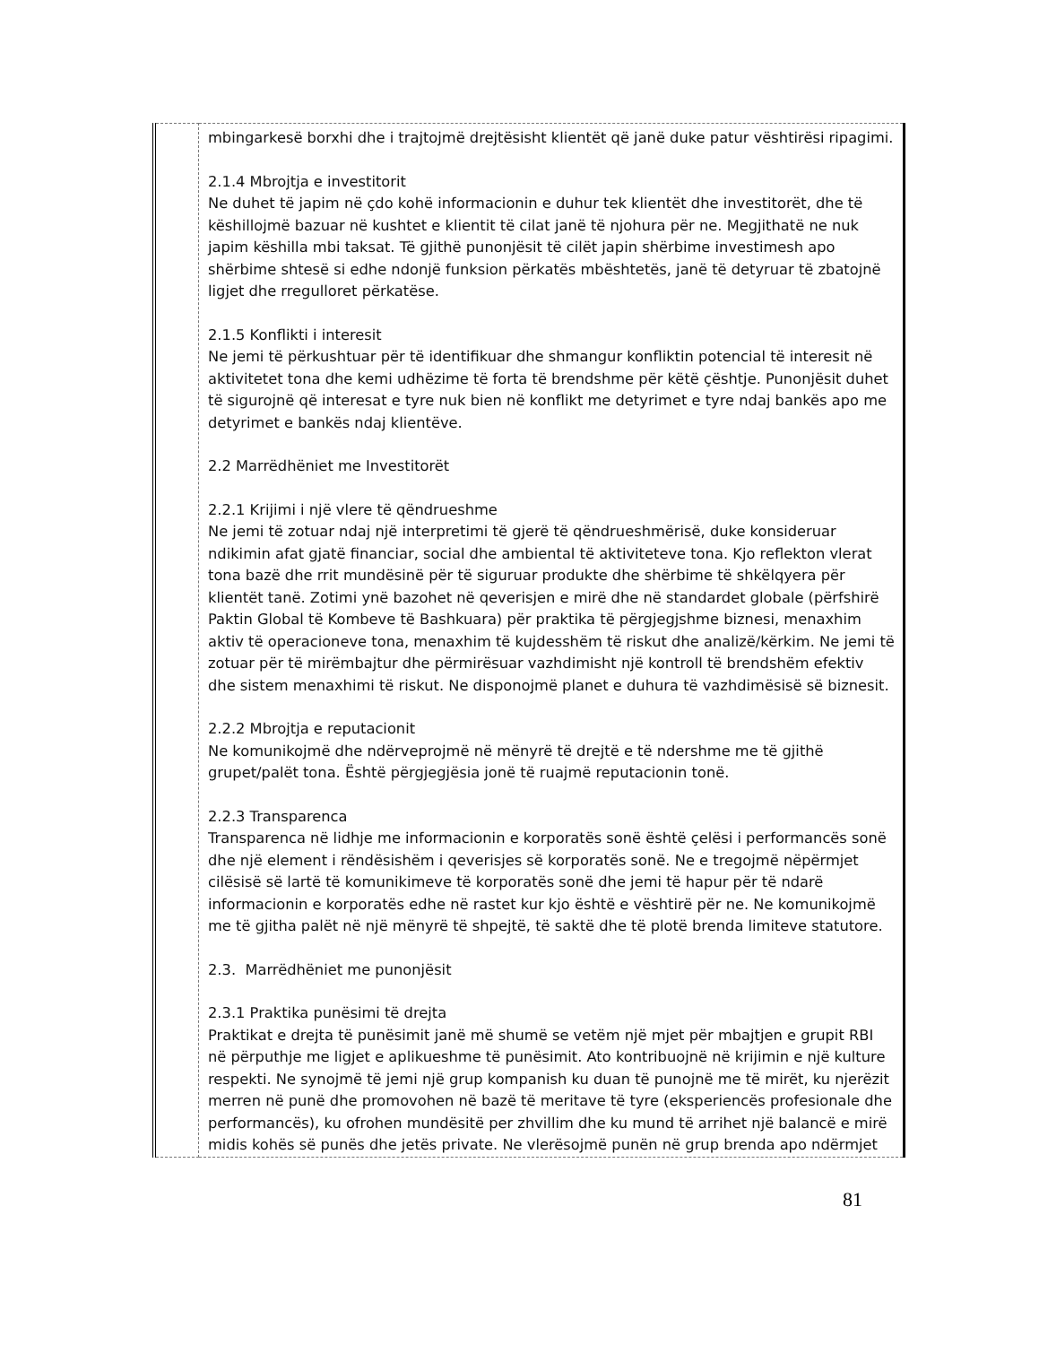| | mbingarkesë borxhi dhe i trajtojmë drejtësisht klientët që janë duke patur vështirësi ripagimi. 2.1.4 Mbrojtja e investitorit Ne duhet të japim në çdo kohë informacionin e duhur tek klientët dhe investitorët, dhe të këshillojmë bazuar në kushtet e klientit të cilat janë të njohura për ne. Megjithatë ne nuk japim këshilla mbi taksat. Të gjithë punonjësit të cilët japin shërbime investimesh apo shërbime shtesë si edhe ndonjë funksion përkatës mbështetës, janë të detyruar të zbatojnë ligjet dhe rregulloret përkatëse. 2.1.5 Konflikti i interesit Ne jemi të përkushtuar për të identifikuar dhe shmangur konfliktin potencial të interesit në aktivitetet tona dhe kemi udhëzime të forta të brendshme për këtë çështje. Punonjësit duhet të sigurojnë që interesat e tyre nuk bien në konflikt me detyrimet e tyre ndaj bankës apo me detyrimet e bankës ndaj klientëve. 2.2 Marrëdhëniet me Investitorët 2.2.1 Krijimi i një vlere të qëndrueshme Ne jemi të zotuar ndaj një interpretimi të gjerë të qëndrueshmërisë, duke konsideruar ndikimin afat gjatë financiar, social dhe ambiental të aktiviteteve tona. Kjo reflekton vlerat tona bazë dhe rrit mundësinë për të siguruar produkte dhe shërbime të shkëlqyera për klientët tanë. Zotimi ynë bazohet në qeverisjen e mirë dhe në standardet globale (përfshirë Paktin Global të Kombeve të Bashkuara) për praktika të përgjegjshme biznesi, menaxhim aktiv të operacioneve tona, menaxhim të kujdesshëm të riskut dhe analizë/kërkim. Ne jemi të zotuar për të mirëmbajtur dhe përmirësuar vazhdimisht një kontroll të brendshëm efektiv dhe sistem menaxhimi të riskut. Ne disponojmë planet e duhura të vazhdimësisë së biznesit. 2.2.2 Mbrojtja e reputacionit Ne komunikojmë dhe ndërveprojmë në mënyrë të drejtë e të ndershme me të gjithë grupet/palët tona. Është përgjegjësia jonë të ruajmë reputacionin tonë. 2.2.3 Transparenca Transparenca në lidhje me informacionin e korporatës sonë është çelësi i performancës sonë dhe një element i rëndësishëm i qeverisjes së korporatës sonë. Ne e tregojmë nëpërmjet cilësisë së lartë të komunikimeve të korporatës sonë dhe jemi të hapur për të ndarë informacionin e korporatës edhe në rastet kur kjo është e vështirë për ne. Ne komunikojmë me të gjitha palët në një mënyrë të shpejtë, të saktë dhe të plotë brenda limiteve statutore. 2.3. Marrëdhëniet me punonjësit 2.3.1 Praktika punësimi të drejta Praktikat e drejta të punësimit janë më shumë se vetëm një mjet për mbajtjen e grupit RBI në përputhje me ligjet e aplikueshme të punësimit. Ato kontribuojnë në krijimin e një kulture respekti. Ne synojmë të jemi një grup kompanish ku duan të punojnë me të mirët, ku njerëzit merren në punë dhe promovohen në bazë të meritave të tyre (eksperiencës profesionale dhe performancës), ku ofrohen mundësitë per zhvillim dhe ku mund të arrihet një balancë e mirë midis kohës së punës dhe jetës private. Ne vlerësojmë punën në grup brenda apo ndërmjet |
81